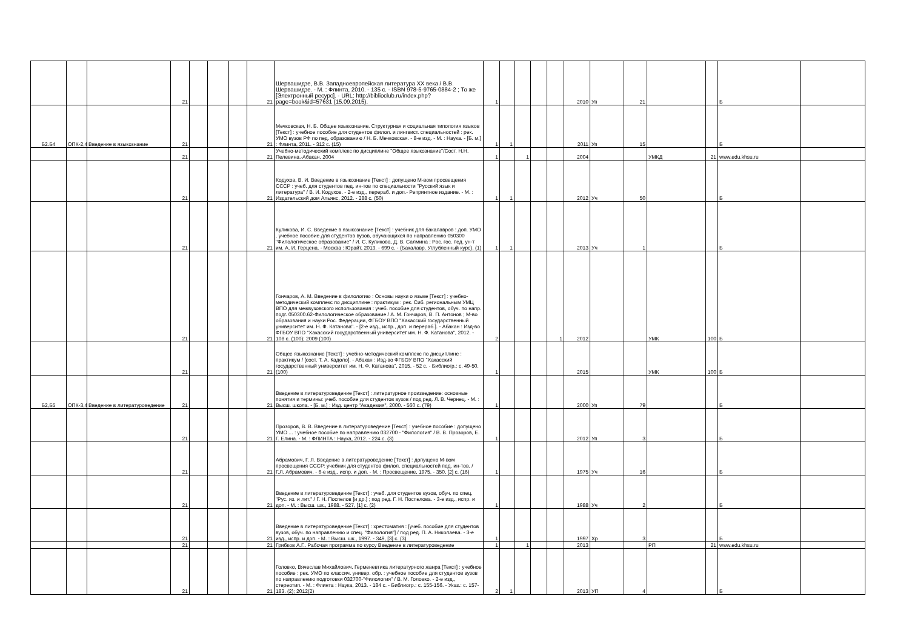| | | | 21 | | | | 21 | Шервашидзе, В.В. Западноевропейская литература XX века / В.В. Шервашидзе. - М. : Флинта, 2010. - 135 с. - ISBN 978-5-9765-0884-2 ; То же [Электронный ресурс]. - URL: http://biblioclub.ru/index.php?page=book&id=57631 (15.09.2015). | 1 | | | | | 2010 | Уп | 21 | | | Б | |
| Б2.Б4 | ОПК-2,4 | Введение в языкознание | 21 | | | | 21 | Мечковская, Н. Б. Общее языкознание. Структурная и социальная типология языков [Текст] : учебное пособие для студентов филол. и лингвист. специальностей : рек. УМО вузов РФ по пед. образованию / Н. Б. Мечковская. - 8-е изд. - М. : Наука. - [Б. м.] : Флинта, 2011. - 312 с. (15) | 1 | 1 | | | | 2011 | Уп | 15 | | | Б | |
| | | | 21 | | | | 21 | Учебно-методический комплекс по дисциплине "Общее языкознание"/Сост. Н.Н. Пелевина.-Абакан, 2004 | 1 | | 1 | | | 2004 | | | УМКД | 21 | www.edu.khsu.ru | |
| | | | 21 | | | | 21 | Кодухов, В. И. Введение в языкознание [Текст] : допущено М-вом просвещения СССР : учеб. для студентов пед. ин-тов по специальности "Русский язык и литература" / В. И. Кодухов. - 2-е изд., перераб. и доп.- Репринтное издание. - М. : Издательский дом Альянс, 2012. - 288 с. (50) | 1 | 1 | | | | 2012 | Уч | 50 | | | Б | |
| | | | 21 | | | | 21 | Куликова, И. С. Введение в языкознание [Текст] : учебник для бакалавров : доп. УМО . учебное пособие для студентов вузов, обучающихся по направлению 050300 "Филологическое образование" / И. С. Куликова, Д. В. Салмина ; Рос. гос. пед. ун-т им. А. И. Герцена. - Москва : Юрайт, 2013. - 699 с. - (Бакалавр. Углубленный курс). (1) | 1 | 1 | | | | 2013 | Уч | 1 | | | Б | |
| | | | 21 | | | | 21 | Гончаров, А. М. Введение в филологию : Основы науки о языке [Текст] : учебно-методический комплекс по дисциплине : практикум : рек. Сиб. региональным УМЦ ВПО для межвузовского использования : учеб. пособие для студентов, обуч. по напр. подг. 050300.62-Филологическое образование / А. М. Гончаров, В. П. Антонов ; М-во образования и науки Рос. Федерации, ФГБОУ ВПО "Хакасский государственный университет им. Н. Ф. Катанова". - [2-е изд., испр., доп. и перераб.]. - Абакан : Изд-во ФГБОУ ВПО "Хакасский государственный университет им. Н. Ф. Катанова", 2012. - 108 с. (100); 2009 (100) | 2 | | | | 1 | 2012 | | | УМК | 100 | Б | |
| | | | 21 | | | | 21 | Общее языкознание [Текст] : учебно-методический комплекс по дисциплине : практикум / [сост. Т. А. Кадоло]. - Абакан : Изд-во ФГБОУ ВПО "Хакасский государственный университет им. Н. Ф. Катанова", 2015. - 52 с. - Библиогр.: с. 49-50. (100) | 1 | | | | | 2015 | | | УМК | 100 | Б | |
| Б2,Б5 | ОПК-3,4 | Введение в литературоведение | 21 | | | | 21 | Введение в литературоведение [Текст] : литературное произведение: основные понятия и термины: учеб. пособие для студентов вузов / под ред. Л. В. Чернец. - М. : Высш. школа. - [Б. м.] : Изд. центр "Академия", 2000. - 560 с. (79) | 1 | | | | | 2000 | Уп | 79 | | | Б | |
| | | | 21 | | | | 21 | Прозоров, В. В. Введение в литературоведение [Текст] : учебное пособие : допущено УМО ... : учебное пособие по направлению 032700 - "Филология" / В. В. Прозоров, Е. Г. Елина. - М. : ФЛИНТА : Наука, 2012. - 224 с. (3) | 1 | | | | | 2012 | Уп | 3 | | | Б | |
| | | | 21 | | | | 21 | Абрамович, Г. Л. Введение в литературоведение [Текст] : допущено М-вом просвещения СССР: учебник для студентов филол. специальностей пед. ин-тов. / Г.Л. Абрамович. - 6-е изд., испр. и доп. - М. : Просвещение, 1975. - 350, [2] с. (16) | 1 | | | | | 1975 | Уч | 16 | | | Б | |
| | | | 21 | | | | 21 | Введение в литературоведение [Текст] : учеб. для студентов вузов, обуч. по спец. "Рус. яз. и лит." / Г. Н. Поспелов [и др.] ; под ред. Г. Н. Поспелова. - 3-е изд., испр. и доп. - М. : Высш. шк., 1988. - 527, [1] с. (2) | 1 | | | | | 1988 | Уч | 2 | | | Б | |
| | | | 21 | | | | 21 | Введение в литературоведение [Текст] : хрестоматия : [учеб. пособие для студентов вузов, обуч. по направлению и спец. "Филология"] / под ред. П. А. Николаева. - 3-е изд., испр. и доп. - М. : Высш. шк., 1997. - 349, [3] с. (3) | 1 | | | | | 1997 | Хр | 3 | | | Б | |
| | | | 21 | | | | 21 | Грибков А.Г.. Рабочая программа по курсу Введение в литературоведение | 1 | | 1 | | | 2013 | | | РП | 21 | www.edu.khsu.ru | |
| | | | 21 | | | | 21 | Головко, Вячеслав Михайлович. Герменевтика литературного жанра [Текст] : учебное пособие : рек. УМО по классич. универ. обр. : учебное пособие для студентов вузов по направлению подготовки 032700-"Филология" / В. М. Головко. - 2-е изд., стереотип. - М. : Флинта : Наука, 2013. - 184 с. - Библиогр.: с. 155-156. - Указ.: с. 157-183. (2); 2012(2) | 2 | 1 | | | | 2013 | УП | 4 | | | Б | |